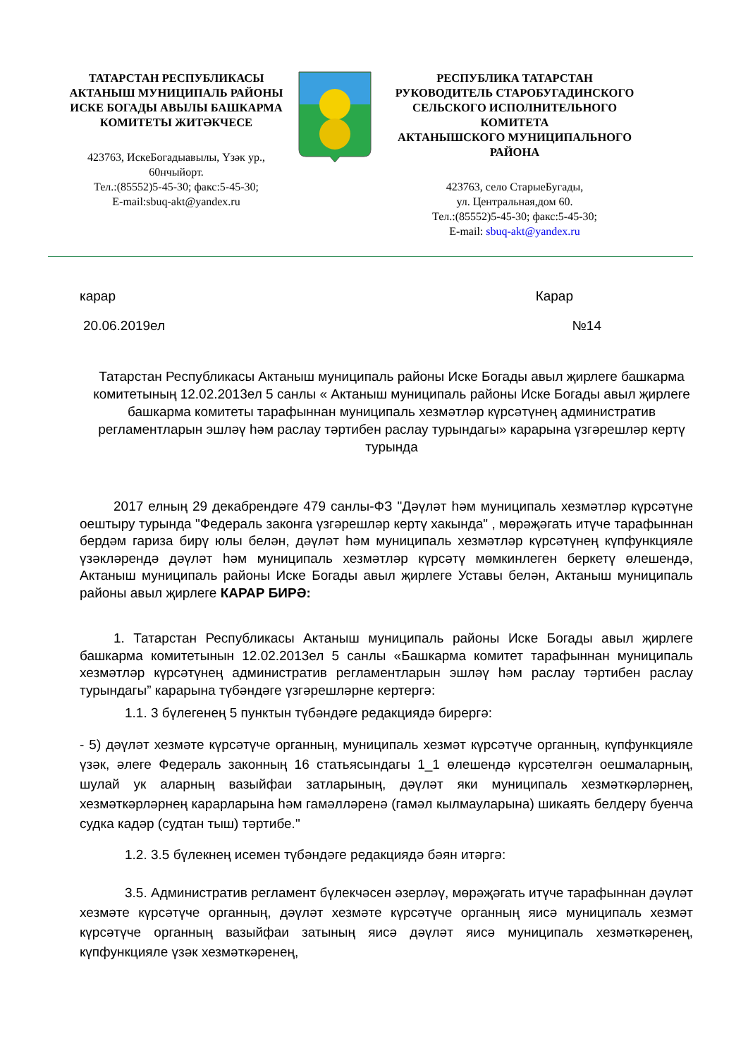ТАТАРСТАН РЕСПУБЛИКАСЫ
АКТАНЫШ МУНИЦИПАЛЬ РАЙОНЫ
ИСКЕ БОГАДЫ АВЫЛЫ БАШКАРМА
КОМИТЕТЫ ЖИТӘКЧЕСЕ
423763, ИскеБогадыавылы, Үзәк ур.,
60нчыйорт.
Тел.:(85552)5-45-30; факс:5-45-30;
E-mail:sbuq-akt@yandex.ru
РЕСПУБЛИКА ТАТАРСТАН
РУКОВОДИТЕЛЬ СТАРОБУГАДИНСКОГО
СЕЛЬСКОГО ИСПОЛНИТЕЛЬНОГО
КОМИТЕТА
АКТАНЫШСКОГО МУНИЦИПАЛЬНОГО
РАЙОНА
423763, село СтарыеБугады,
ул. Центральная,дом 60.
Тел.:(85552)5-45-30; факс:5-45-30;
E-mail: sbuq-akt@yandex.ru
карар Карар
20.06.2019ел №14
Татарстан Республикасы Актаныш муниципаль районы Иске Богады авыл җирлеге башкарма комитетының 12.02.2013ел 5 санлы « Актаныш муниципаль районы Иске Богады авыл җирлеге башкарма комитеты тарафыннан муниципаль хезмәтләр күрсәтүнең административ регламентларын эшләү һәм раслау тәртибен раслау турындагы» карарына үзгәрешләр кертү турында
2017 елның 29 декабрендәге 479 санлы-ФЗ "Дәүләт һәм муниципаль хезмәтләр күрсәтүне оештыру турында "Федераль законга үзгәрешләр кертү хакында" , мөрәҗәгать итүче тарафыннан бердәм гариза бирү юлы белән, дәүләт һәм муниципаль хезмәтләр күрсәтүнең күпфункцияле үзәкләрендә дәүләт һәм муниципаль хезмәтләр күрсәтү мөмкинлеген беркетү өлешендә, Актаныш муниципаль районы Иске Богады авыл җирлеге Уставы белән, Актаныш муниципаль районы авыл җирлеге КАРАР БИРӘ:
1. Татарстан Республикасы Актаныш муниципаль районы Иске Богады авыл җирлеге башкарма комитетынын 12.02.2013ел 5 санлы «Башкарма комитет тарафыннан муниципаль хезмәтләр күрсәтүнең административ регламентларын эшләү һәм раслау тәртибен раслау турындагы” карарына түбәндәге үзгәрешләрне кертергә:
1.1. 3 бүлегенең 5 пунктын түбәндәге редакциядә бирергә:
- 5) дәүләт хезмәте күрсәтүче органның, муниципаль хезмәт күрсәтүче органның, күпфункцияле үзәк, әлеге Федераль законның 16 статьясындагы 1_1 өлешендә күрсәтелгән оешмаларның, шулай ук аларның вазыйфаи затларының, дәүләт яки муниципаль хезмәткәрләрнең, хезмәткәрләрнең карарларына һәм гамәлләренә (гамәл кылмауларына) шикаять белдерү буенча судка кадәр (судтан тыш) тәртибе."
1.2. 3.5 бүлекнең исемен түбәндәге редакциядә бәян итәргә:
3.5. Административ регламент бүлекчәсен әзерләү, мөрәҗәгать итүче тарафыннан дәүләт хезмәте күрсәтүче органның, дәүләт хезмәте күрсәтүче органның яисә муниципаль хезмәт күрсәтүче органның вазыйфаи затының яисә дәүләт яисә муниципаль хезмәткәренең, күпфункцияле үзәк хезмәткәренең,